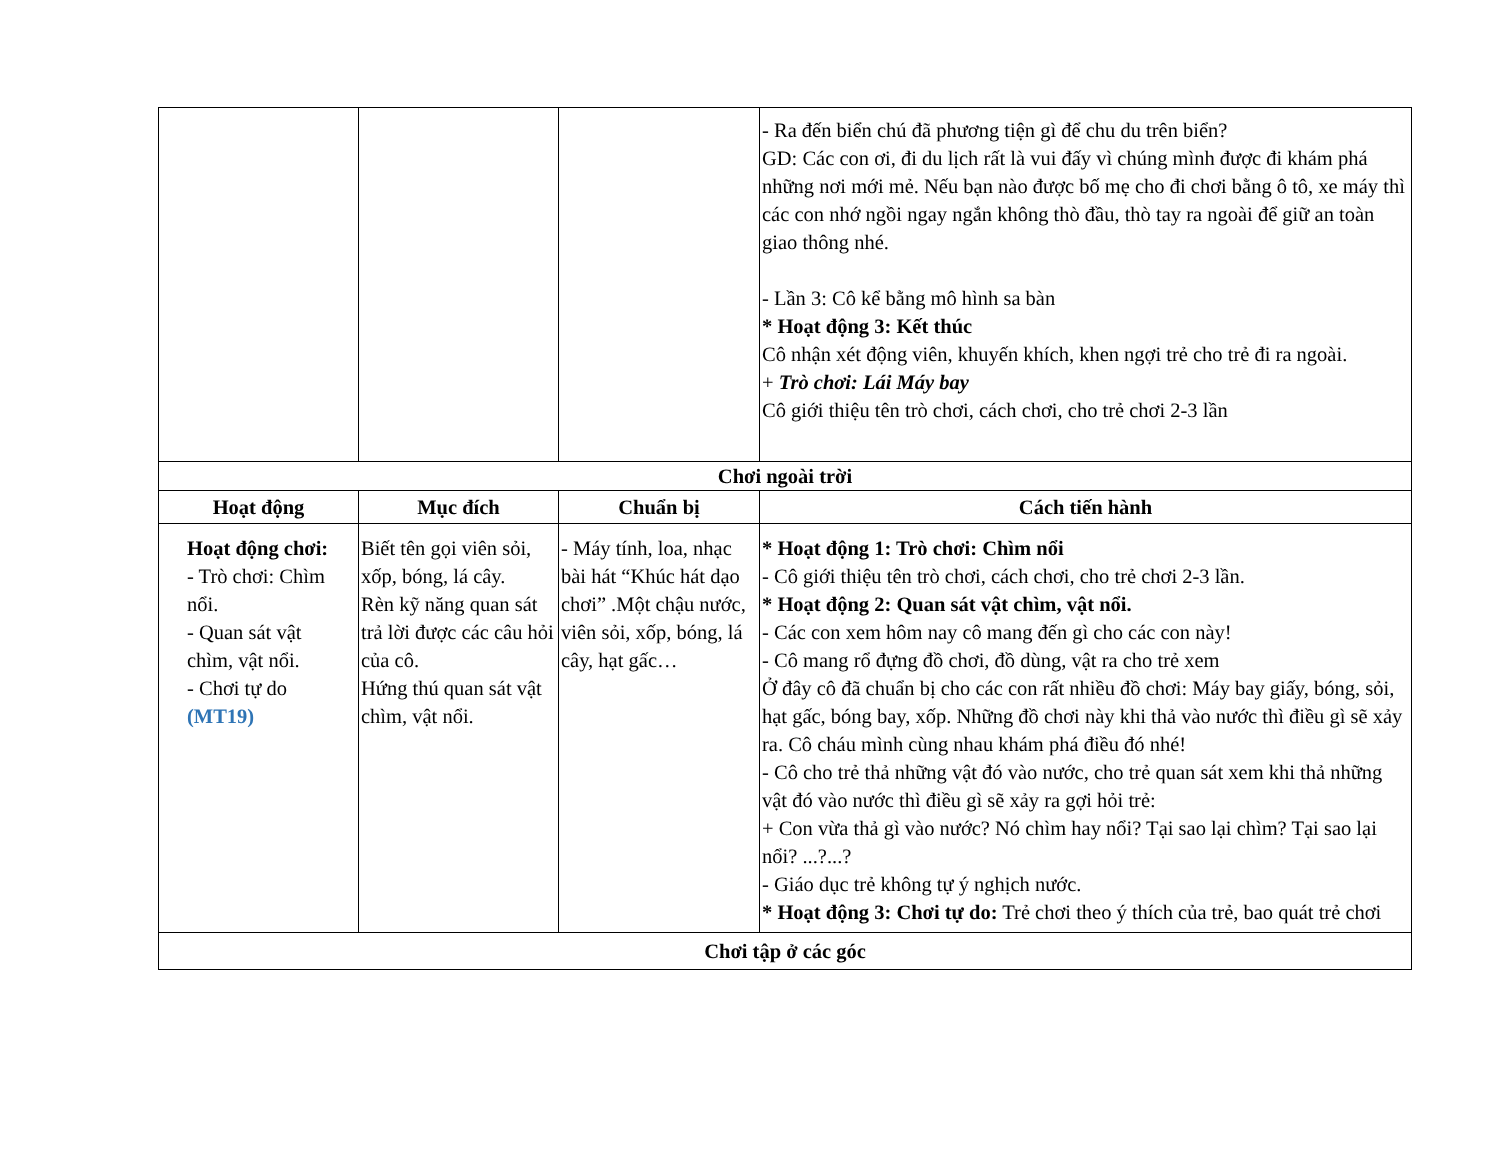| | | | - Ra đến biển chú đã phương tiện gì để chu du trên biển? GD: Các con ơi, đi du lịch rất là vui đấy vì chúng mình được đi khám phá những nơi mới mẻ. Nếu bạn nào được bố mẹ cho đi chơi bằng ô tô, xe máy thì các con nhớ ngồi ngay ngắn không thò đầu, thò tay ra ngoài để giữ an toàn giao thông nhé. - Lần 3: Cô kể bằng mô hình sa bàn * Hoạt động 3: Kết thúc Cô nhận xét động viên, khuyến khích, khen ngợi trẻ cho trẻ đi ra ngoài. + Trò chơi: Lái Máy bay Cô giới thiệu tên trò chơi, cách chơi, cho trẻ chơi 2-3 lần |
| Chơi ngoài trời | | | |
| Hoạt động | Mục đích | Chuẩn bị | Cách tiến hành |
| Hoạt động chơi: - Trò chơi: Chìm nổi. - Quan sát vật chìm, vật nổi. - Chơi tự do (MT19) | Biết tên gọi viên sỏi, xốp, bóng, lá cây. Rèn kỹ năng quan sát trả lời được các câu hỏi của cô. Hứng thú quan sát vật chìm, vật nổi. | - Máy tính, loa, nhạc bài hát “Khúc hát dạo chơi” .Một chậu nước, viên sỏi, xốp, bóng, lá cây, hạt gấc… | * Hoạt động 1: Trò chơi: Chìm nổi - Cô giới thiệu tên trò chơi, cách chơi, cho trẻ chơi 2-3 lần. * Hoạt động 2: Quan sát vật chìm, vật nổi. - Các con xem hôm nay cô mang đến gì cho các con này! - Cô mang rổ đựng đồ chơi, đồ dùng, vật ra cho trẻ xem Ở đây cô đã chuẩn bị cho các con rất nhiều đồ chơi: Máy bay giấy, bóng, sỏi, hạt gấc, bóng bay, xốp. Những đồ chơi này khi thả vào nước thì điều gì sẽ xảy ra. Cô cháu mình cùng nhau khám phá điều đó nhé! - Cô cho trẻ thả những vật đó vào nước, cho trẻ quan sát xem khi thả những vật đó vào nước thì điều gì sẽ xảy ra gợi hỏi trẻ: + Con vừa thả gì vào nước? Nó chìm hay nổi? Tại sao lại chìm? Tại sao lại nổi? ...?...? - Giáo dục trẻ không tự ý nghịch nước. * Hoạt động 3: Chơi tự do: Trẻ chơi theo ý thích của trẻ, bao quát trẻ chơi |
| Chơi tập ở các góc | | | |